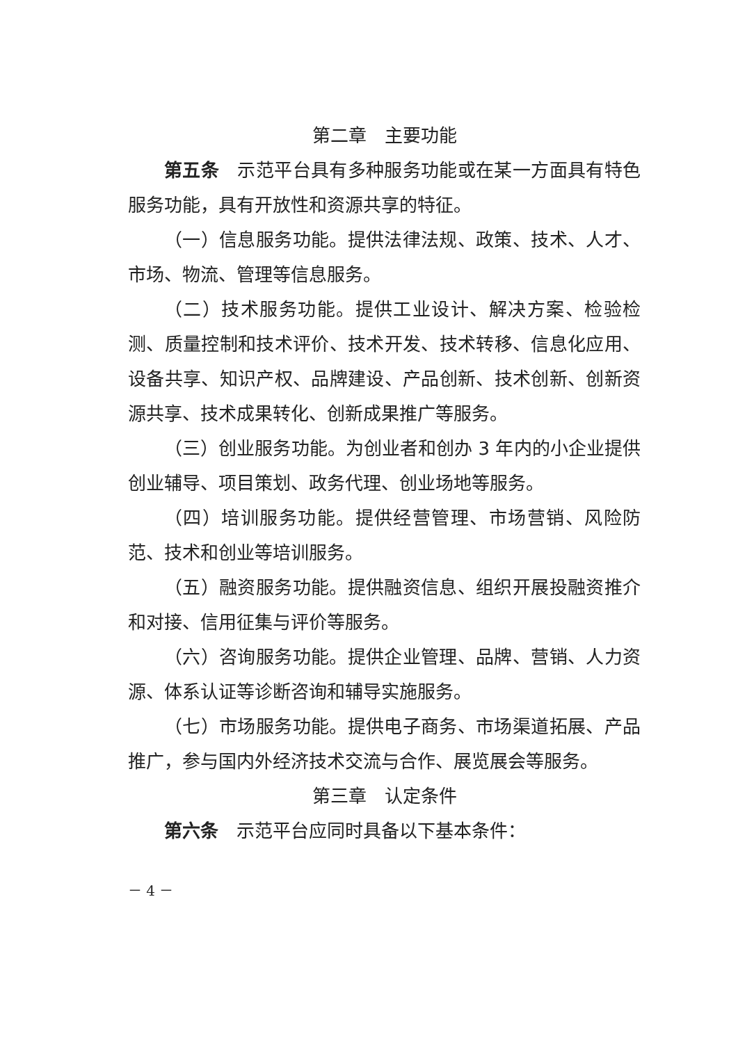第二章　主要功能
第五条　示范平台具有多种服务功能或在某一方面具有特色服务功能，具有开放性和资源共享的特征。
（一）信息服务功能。提供法律法规、政策、技术、人才、市场、物流、管理等信息服务。
（二）技术服务功能。提供工业设计、解决方案、检验检测、质量控制和技术评价、技术开发、技术转移、信息化应用、设备共享、知识产权、品牌建设、产品创新、技术创新、创新资源共享、技术成果转化、创新成果推广等服务。
（三）创业服务功能。为创业者和创办 3 年内的小企业提供创业辅导、项目策划、政务代理、创业场地等服务。
（四）培训服务功能。提供经营管理、市场营销、风险防范、技术和创业等培训服务。
（五）融资服务功能。提供融资信息、组织开展投融资推介和对接、信用征集与评价等服务。
（六）咨询服务功能。提供企业管理、品牌、营销、人力资源、体系认证等诊断咨询和辅导实施服务。
（七）市场服务功能。提供电子商务、市场渠道拓展、产品推广，参与国内外经济技术交流与合作、展览展会等服务。
第三章　认定条件
第六条　示范平台应同时具备以下基本条件：
－ 4 －